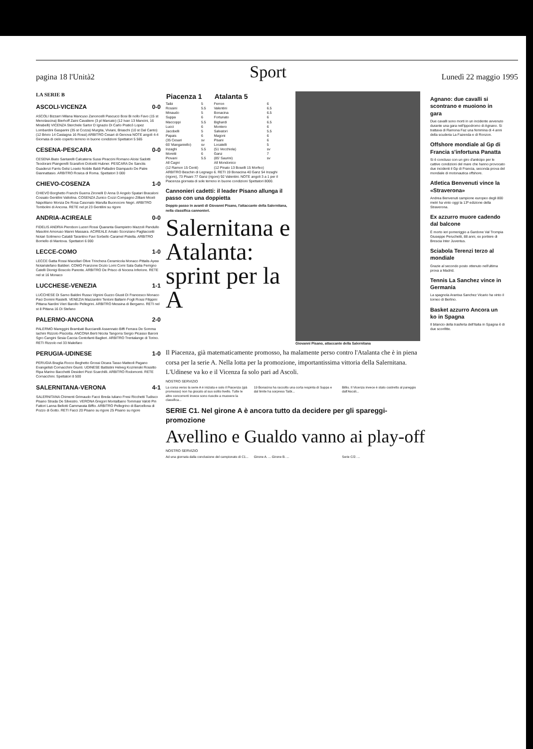pagina 18 l'Unità2 Sport Lunedì 22 maggio 1995
LA SERIE B
ASCOLI-VICENZA 0-0
ASCOLI Bizzarri Milana Mancuso Zanoncelli Pascucci Bosi Bi nollo Favo (15 st Menolascina) Bierhoff Zaini Cavaliere (3 pl Marcato) (12 Ivan 13 Mancini, 16 Mirabelli) VICENZA Sterchele Sartor D Ignazio Di Carlo Praticò Lopez Lombardini Gasparini (35 st Cozza) Murgita, Viviani, Briaschi (10 st Dal Canto) (12 Brivio 14 Castagna 16 Rossi) ARBITRO Cesari di Genova NOTE angoli 4-4 Giornata di cielo coperto terreno in buone condizioni Spettatori 5 565
CESENA-PESCARA 0-0
CESENA Biato Santarelli Calcaterra Sussi Piraccini Romano Aloisi Sadotti Teodorani Piangerelli Scarafoni Dolcetti Hubner. PESCARA De Sanctis Guadenzi Farris Gelsi Loseto Nobile Baldi Palladini Giampaolo De Patre Giannattasio. ARBITRO Rosica di Roma. Spettatori 3 000
CHIEVO-COSENZA 1-0
CHIEVO Borghetto Franchi Guerra Zironelli D Anna D Angelo Spatari Bracaloni Cossato Gentilini Valtolina. COSENZA Zunico Cozzi Compagno Zilliani Miceli Napolitano Monza De Rosa Casonato Marulla Buonocore Negri. ARBITRO Tombolini di Ancona. RETE nel pt 23 Gentilini su rigore
ANDRIA-ACIREALE 0-0
FIDELIS ANDRIA Pierobon Luceri Rossi Quaranta Giampietro Mazzoli Pandullo Masolini Amoruso Manni Massara. ACIREALE Amato Sconziano Pagliaccetti Notari Solimeno Cataldi Tarantino Favi Sorbello Caramel Pistella. ARBITRO Borriello di Mantova. Spettatori 6 000
LECCE-COMO 1-0
LECCE Gatta Rossi Macellari Olive Trinchera Ceramicola Monaco Pittalis Ayew Notaristefano Baldieri. COMO Franzone Dozio Lomi Comi Sala Galia Ferrigno Catelli Dionigi Boscolo Parente. ARBITRO De Prisco di Nocera Inferiore. RETE nel st 16 Monaco
LUCCHESE-VENEZIA 1-1
LUCCHESE Di Sarno Baldini Russo Vignini Guzzo Giusti Di Francesco Monaco Paci Domini Rastelli. VENEZIA Mazzantini Tentoni Ballarin Fogli Rossi Filippini Pittana Nardini Vieri Barollo Pellegrini. ARBITRO Messina di Bergamo. RETI nel st 8 Pittana 16 Di Stefano
PALERMO-ANCONA 2-0
PALERMO Mareggini Brambati Bucciarelli Assennato Biffi Ferrara De Somma Iachini Rizzolo Pisciotta. ANCONA Berti Nicola Tangorra Sergio Picasso Baroni Sgro Cangini Sesia Caccia Centofanti Baglieri. ARBITRO Trentalange di Torino. RETI Rizzolo nel 33 Maleifaro
PERUGIA-UDINESE 1-0
PERUGIA Braglia Rocco Beghetto Grossi Dicara Tasso Matteoli Pagano Evangelisti Cornacchini Giunti. UDINESE Battistini Helveg Kozminski Rossitto Ripa Marino Bacchetti Desideri Pizzi Scarchilli. ARBITRO Rodomonti. RETE Cornacchini. Spettatori 8 500
SALERNITANA-VERONA 4-1
SALERNITANA Chimenti Grimaudo Facci Breda Iuliano Fresi Ricchetti Tudisco Pisano Strada De Silvestro. VERONA Gregori Montalbano Tommasi Valoti Pin Fattori Lanna Bellotti Cammarata Biffio. ARBITRO Pellegrino di Barcellona di Pozzo di Gotto. RETI Facci 20 Pisano su rigore 25 Pisano su rigore
| Piacenza 1 | |
| --- | --- |
| Taibi | 5 |
| Rossini | 5.5 |
| Minaudo | 5 |
| Suppa | 6 |
| Maccoppi | 5.5 |
| Lucci | 6 |
| Jacobelli | 5 |
| Papais | 6 |
| (35 Cesari | sv |
| 65' Manganiello) | sv |
| Inzaghi | 5.5 |
| Moretti | 6 |
| Piovani | 5.5 |
| All Cagni | |
| (12 Ramon 15 Centi) | |
| Atalanta 5 | |
| --- | --- |
| Ferron | 6 |
| Valentini | 6.5 |
| Bonacina | 6.5 |
| Fortunato | 6 |
| Bighardi | 6.5 |
| Montero | 6 |
| Salvatori | 5.5 |
| Magoni | 6 |
| Pisani | 6 |
| Locatelli | 5 |
| (51 Vecchiola) | sv |
| Ganz | 7 |
| (85' Saurini) | sv |
| All Mondonico | |
| (12 Pinato 13 Boselli 15 Morfeo) | |
ARBITRO Beschin di Legnago 6. RETI 19 Bonacina 40 Ganz 54 Inzaghi (rigore), 73 Pisani 77 Ganz (rigore) 92 Valentini. NOTE angoli 3 a 1 per il Piacenza giornata di sole terreno in buone condizioni Spettatori 8000.
Cannonieri cadetti: il leader Pisano allunga il passo con una doppietta
Doppio passo in avanti di Giovanni Pisano, l'attaccante della Salernitana, nella classifica cannonieri.
Salernitana e Atalanta: sprint per la A
Giovanni Pisano, attaccante della Salernitana
Il Piacenza, già matematicamente promosso, ha malamente perso contro l'Atalanta che è in piena corsa per la serie A. Nella lotta per la promozione, importantissima vittoria della Salernitana. L'Udinese va ko e il Vicenza fa solo pari ad Ascoli.
NOSTRO SERVIZIO
La corsa verso la serie A è iniziata e solo il Piacenza (già promosso) non ha giocato al suo solito livello. Tutte le altre concorrenti invece sono riuscite a muovere la classifica...
19 Bonacina ha raccolto una corta respinta di Suppa e dal limite ha sorpreso Taibi...
Billio. Il Vicenza invece è stato costretto al pareggio dall'Ascoli...
SERIE C1. Nel girone A è ancora tutto da decidere per gli spareggi-promozione
Avellino e Gualdo vanno ai play-off
NOSTRO SERVIZIO
Ad una giornata dalla conclusione del campionato di C1...
Girone A. ... Girone B. ...
Serie C/2. ...
Agnano: due cavalli si scontrano e muoiono in gara
Due cavalli sono morti in un incidente avvenuto durante una gara nell'ippodromo di Agnano. Si trattava di Ramona Faz una femmina di 4 anni della scuderia La Fazenda e di Ronzon.
Offshore mondiale al Gp di Francia s'infortuna Panatta
Si è concluso con un giro d'anticipo per le cattive condizioni del mare che hanno provocato due incidenti il Gp di Francia, seconda prova del mondiale di motonautica offshore.
Atletica Benvenuti vince la «Straverona»
Andrea Benvenuti campione europeo degli 800 metri ha vinto oggi la 13ª edizione della Straverona.
Ex azzurro muore cadendo dal balcone
È morto ieri pomeriggio a Gardone Val Trompia Giuseppe Peruchetti, 88 anni, ex portiere di Brescia Inter Juventus.
Sciabola Terenzi terzo al mondiale
Grazie al secondo posto ottenuto nell'ultima prova a Madrid.
Tennis La Sanchez vince in Germania
La spagnola Arantxa Sanchez Vicario ha vinto il torneo di Berlino.
Basket azzurro Ancora un ko in Spagna
Il bilancio della trasferta dell'Italia in Spagna è di due sconfitte.